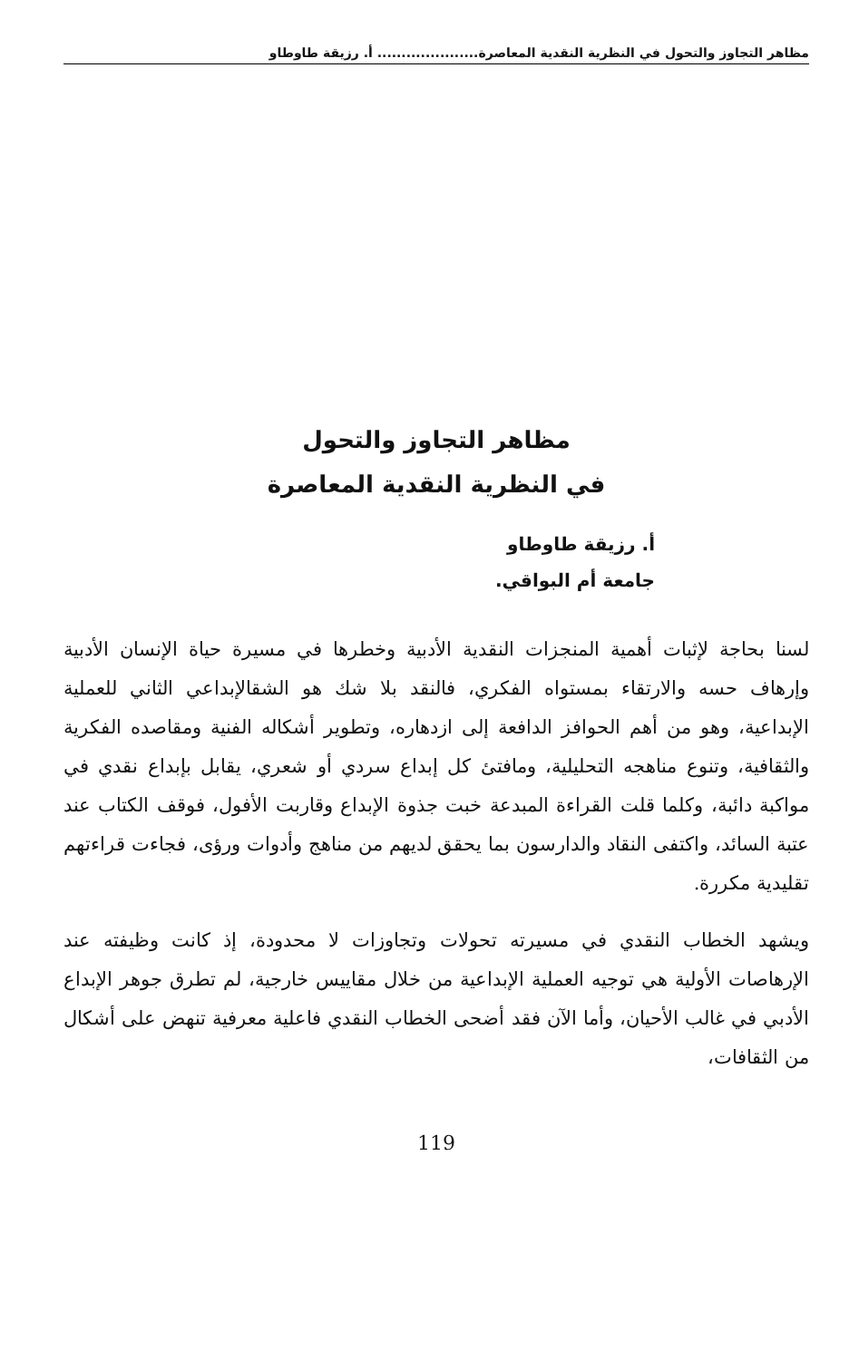مظاهر التجاوز والتحول في النظرية النقدية المعاصرة..................... أ. رزيقة طاوطاو
مظاهر التجاوز والتحول
في النظرية النقدية المعاصرة
أ. رزيقة طاوطاو
جامعة أم البواقي.
لسنا بحاجة لإثبات أهمية المنجزات النقدية الأدبية وخطرها في مسيرة حياة الإنسان الأدبية وإرهاف حسه والارتقاء بمستواه الفكري، فالنقد بلا شك هو الشقالإبداعي الثاني للعملية الإبداعية، وهو من أهم الحوافز الدافعة إلى ازدهاره، وتطوير أشكاله الفنية ومقاصده الفكرية والثقافية، وتنوع مناهجه التحليلية، ومافتئ كل إبداع سردي أو شعري، يقابل بإبداع نقدي في مواكبة دائبة، وكلما قلت القراءة المبدعة خبت جذوة الإبداع وقاربت الأفول، فوقف الكتاب عند عتبة السائد، واكتفى النقاد والدارسون بما يحقق لديهم من مناهج وأدوات ورؤى، فجاءت قراءتهم تقليدية مكررة.
ويشهد الخطاب النقدي في مسيرته تحولات وتجاوزات لا محدودة، إذ كانت وظيفته عند الإرهاصات الأولية هي توجيه العملية الإبداعية من خلال مقاييس خارجية، لم تطرق جوهر الإبداع الأدبي في غالب الأحيان، وأما الآن فقد أضحى الخطاب النقدي فاعلية معرفية تنهض على أشكال من الثقافات،
119